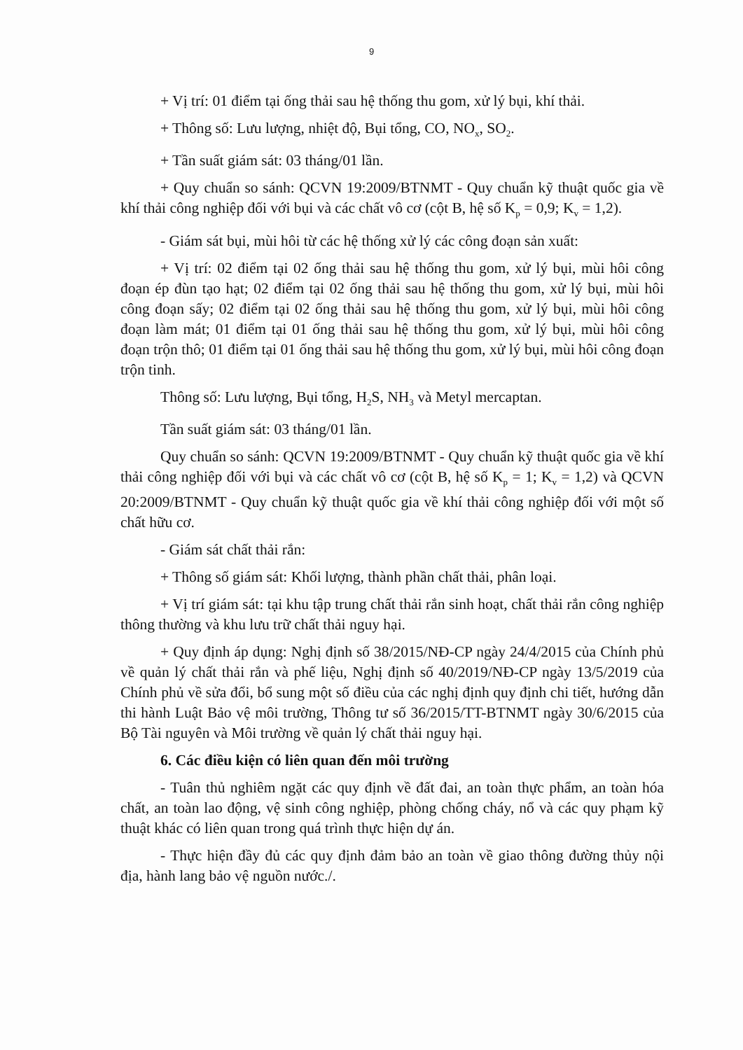9
+ Vị trí: 01 điểm tại ống thải sau hệ thống thu gom, xử lý bụi, khí thải.
+ Thông số: Lưu lượng, nhiệt độ, Bụi tổng, CO, NO<sub>x</sub>, SO<sub>2</sub>.
+ Tần suất giám sát: 03 tháng/01 lần.
+ Quy chuẩn so sánh: QCVN 19:2009/BTNMT - Quy chuẩn kỹ thuật quốc gia về khí thải công nghiệp đối với bụi và các chất vô cơ (cột B, hệ số K<sub>p</sub> = 0,9; K<sub>v</sub> = 1,2).
- Giám sát bụi, mùi hôi từ các hệ thống xử lý các công đoạn sản xuất:
+ Vị trí: 02 điểm tại 02 ống thải sau hệ thống thu gom, xử lý bụi, mùi hôi công đoạn ép đùn tạo hạt; 02 điểm tại 02 ống thải sau hệ thống thu gom, xử lý bụi, mùi hôi công đoạn sấy; 02 điểm tại 02 ống thải sau hệ thống thu gom, xử lý bụi, mùi hôi công đoạn làm mát; 01 điểm tại 01 ống thải sau hệ thống thu gom, xử lý bụi, mùi hôi công đoạn trộn thô; 01 điểm tại 01 ống thải sau hệ thống thu gom, xử lý bụi, mùi hôi công đoạn trộn tinh.
Thông số: Lưu lượng, Bụi tổng, H<sub>2</sub>S, NH<sub>3</sub> và Metyl mercaptan.
Tần suất giám sát: 03 tháng/01 lần.
Quy chuẩn so sánh: QCVN 19:2009/BTNMT - Quy chuẩn kỹ thuật quốc gia về khí thải công nghiệp đối với bụi và các chất vô cơ (cột B, hệ số K<sub>p</sub> = 1; K<sub>v</sub> = 1,2) và QCVN 20:2009/BTNMT - Quy chuẩn kỹ thuật quốc gia về khí thải công nghiệp đối với một số chất hữu cơ.
- Giám sát chất thải rắn:
+ Thông số giám sát: Khối lượng, thành phần chất thải, phân loại.
+ Vị trí giám sát: tại khu tập trung chất thải rắn sinh hoạt, chất thải rắn công nghiệp thông thường và khu lưu trữ chất thải nguy hại.
+ Quy định áp dụng: Nghị định số 38/2015/NĐ-CP ngày 24/4/2015 của Chính phủ về quản lý chất thải rắn và phế liệu, Nghị định số 40/2019/NĐ-CP ngày 13/5/2019 của Chính phủ về sửa đổi, bổ sung một số điều của các nghị định quy định chi tiết, hướng dẫn thi hành Luật Bảo vệ môi trường, Thông tư số 36/2015/TT-BTNMT ngày 30/6/2015 của Bộ Tài nguyên và Môi trường về quản lý chất thải nguy hại.
6. Các điều kiện có liên quan đến môi trường
- Tuân thủ nghiêm ngặt các quy định về đất đai, an toàn thực phẩm, an toàn hóa chất, an toàn lao động, vệ sinh công nghiệp, phòng chống cháy, nổ và các quy phạm kỹ thuật khác có liên quan trong quá trình thực hiện dự án.
- Thực hiện đầy đủ các quy định đảm bảo an toàn về giao thông đường thủy nội địa, hành lang bảo vệ nguồn nước./.